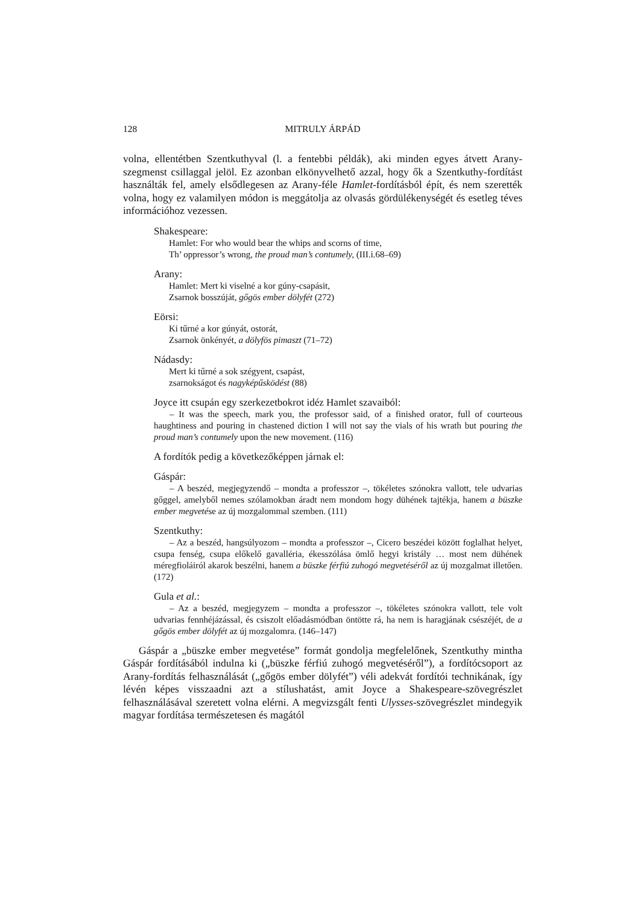128 MITRULY ÁRPÁD
volna, ellentétben Szentkuthyval (l. a fentebbi példák), aki minden egyes átvett Arany-szegmenst csillaggal jelöl. Ez azonban elkönyvelhető azzal, hogy ők a Szentkuthy-fordítást használták fel, amely elsődlegesen az Arany-féle Hamlet-fordításból épít, és nem szerették volna, hogy ez valamilyen módon is meggátolja az olvasás gördülékenységét és esetleg téves információhoz vezessen.
Shakespeare:
Hamlet: For who would bear the whips and scorns of time,
Th’ oppressor’s wrong, the proud man’s contumely, (III.i.68–69)
Arany:
Hamlet: Mert ki viselné a kor gúny-csapásit,
Zsarnok bosszúját, gőgös ember dölyfét (272)
Eörsi:
Ki tűrné a kor gúnyát, ostorát,
Zsarnok önkényét, a dölyfös pimaszt (71–72)
Nádasdy:
Mert ki tűrné a sok szégyent, csapást,
zsarnokságot és nagyképűsködést (88)
Joyce itt csupán egy szerkezetbokrot idéz Hamlet szavaiból:
– It was the speech, mark you, the professor said, of a finished orator, full of courteous haughtiness and pouring in chastened diction I will not say the vials of his wrath but pouring the proud man’s contumely upon the new movement. (116)
A fordítók pedig a következőképpen járnak el:
Gáspár:
– A beszéd, megjegyzendő – mondta a professzor –, tökéletes szónokra vallott, tele udvarias gőggel, amelyből nemes szólamokban áradt nem mondom hogy dühének tajtékja, hanem a büszke ember megvetése az új mozgalommal szemben. (111)
Szentkuthy:
– Az a beszéd, hangsúlyozom – mondta a professzor –, Cicero beszédei között foglalhat helyet, csupa fenség, csupa előkelő gavalléria, ékesszólása ömlő hegyi kristály … most nem dühének méregfioláiról akarok beszélni, hanem a büszke férfiú zuhogó megvetéséről az új mozgalmat illetően. (172)
Gula et al.:
– Az a beszéd, megjegyzem – mondta a professzor –, tökéletes szónokra vallott, tele volt udvarias fennhéjázással, és csiszolt előadásmódban öntötte rá, ha nem is haragjának csészéjét, de a gőgös ember dölyfét az új mozgalomra. (146–147)
Gáspár a „büszke ember megvetése” formát gondolja megfelelőnek, Szentkuthy mintha Gáspár fordításából indulna ki („büszke férfiú zuhogó megvetéséről”), a fordítócsoport az Arany-fordítás felhasználását („gőgös ember dölyfét”) véli adekvát fordítói technikának, így lévén képes visszaadni azt a stílushatást, amit Joyce a Shakespeare-szövegrészlet felhasználásával szeretett volna elérni. A megvizsgált fenti Ulysses-szövegrészlet mindegyik magyar fordítása természetesen és magától